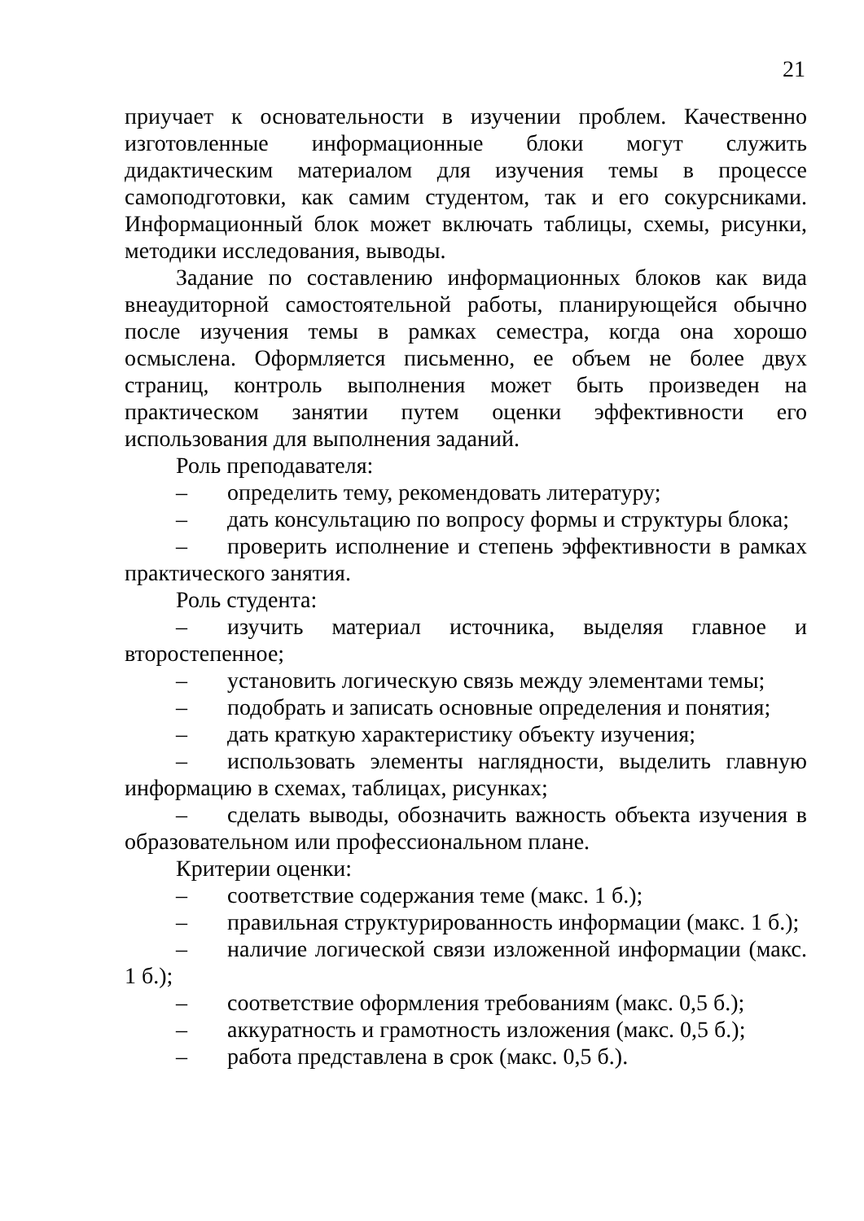21
приучает к основательности в изучении проблем. Качественно изготовленные информационные блоки могут служить дидактическим материалом для изучения темы в процессе самоподготовки, как самим студентом, так и его сокурсниками. Информационный блок может включать таблицы, схемы, рисунки, методики исследования, выводы.
Задание по составлению информационных блоков как вида внеаудиторной самостоятельной работы, планирующейся обычно после изучения темы в рамках семестра, когда она хорошо осмыслена. Оформляется письменно, ее объем не более двух страниц, контроль выполнения может быть произведен на практическом занятии путем оценки эффективности его использования для выполнения заданий.
Роль преподавателя:
– определить тему, рекомендовать литературу;
– дать консультацию по вопросу формы и структуры блока;
– проверить исполнение и степень эффективности в рамках практического занятия.
Роль студента:
– изучить материал источника, выделяя главное и второстепенное;
– установить логическую связь между элементами темы;
– подобрать и записать основные определения и понятия;
– дать краткую характеристику объекту изучения;
– использовать элементы наглядности, выделить главную информацию в схемах, таблицах, рисунках;
– сделать выводы, обозначить важность объекта изучения в образовательном или профессиональном плане.
Критерии оценки:
– соответствие содержания теме (макс. 1 б.);
– правильная структурированность информации (макс. 1 б.);
– наличие логической связи изложенной информации (макс. 1 б.);
– соответствие оформления требованиям (макс. 0,5 б.);
– аккуратность и грамотность изложения (макс. 0,5 б.);
– работа представлена в срок (макс. 0,5 б.).